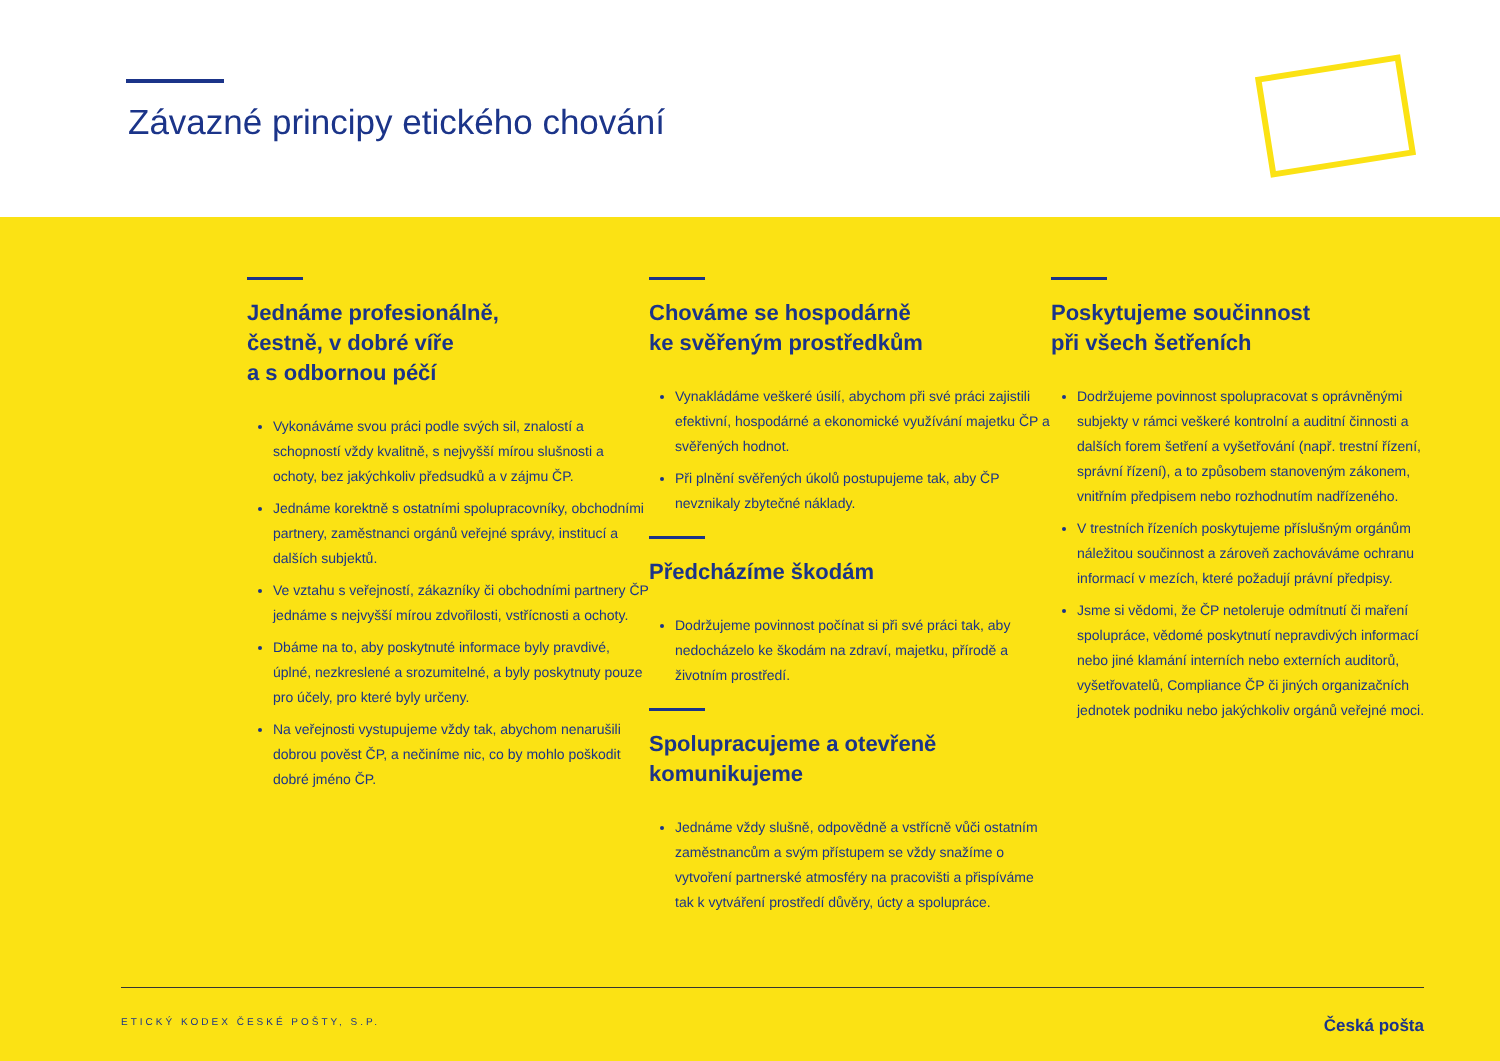Závazné principy etického chování
Jednáme profesionálně,
čestně, v dobré víře
a s odbornou péčí
Vykonáváme svou práci podle svých sil, znalostí a schopností vždy kvalitně, s nejvyšší mírou slušnosti a ochoty, bez jakýchkoliv předsudků a v zájmu ČP.
Jednáme korektně s ostatními spolupracovníky, obchodními partnery, zaměstnanci orgánů veřejné správy, institucí a dalších subjektů.
Ve vztahu s veřejností, zákazníky či obchodními partnery ČP jednáme s nejvyšší mírou zdvořilosti, vstřícnosti a ochoty.
Dbáme na to, aby poskytnuté informace byly pravdivé, úplné, nezkreslené a srozumitelné, a byly poskytnuty pouze pro účely, pro které byly určeny.
Na veřejnosti vystupujeme vždy tak, abychom nenarušili dobrou pověst ČP, a nečiníme nic, co by mohlo poškodit dobré jméno ČP.
Chováme se hospodárně
ke svěřeným prostředkům
Vynakládáme veškeré úsilí, abychom při své práci zajistili efektivní, hospodárné a ekonomické využívání majetku ČP a svěřených hodnot.
Při plnění svěřených úkolů postupujeme tak, aby ČP nevznikaly zbytečné náklady.
Předcházíme škodám
Dodržujeme povinnost počínat si při své práci tak, aby nedocházelo ke škodám na zdraví, majetku, přírodě a životním prostředí.
Spolupracujeme a otevřeně komunikujeme
Jednáme vždy slušně, odpovědně a vstřícně vůči ostatním zaměstnancům a svým přístupem se vždy snažíme o vytvoření partnerské atmosféry na pracovišti a přispíváme tak k vytváření prostředí důvěry, úcty a spolupráce.
Poskytujeme součinnost
při všech šetřeních
Dodržujeme povinnost spolupracovat s oprávněnými subjekty v rámci veškeré kontrolní a auditní činnosti a dalších forem šetření a vyšetřování (např. trestní řízení, správní řízení), a to způsobem stanoveným zákonem, vnitřním předpisem nebo rozhodnutím nadřízeného.
V trestních řízeních poskytujeme příslušným orgánům náležitou součinnost a zároveň zachováváme ochranu informací v mezích, které požadují právní předpisy.
Jsme si vědomi, že ČP netoleruje odmítnutí či maření spolupráce, vědomé poskytnutí nepravdivých informací nebo jiné klamání interních nebo externích auditorů, vyšetřovatelů, Compliance ČP či jiných organizačních jednotek podniku nebo jakýchkoliv orgánů veřejné moci.
ETICKÝ KODEX ČESKÉ POŠTY, S.P. Česká pošta